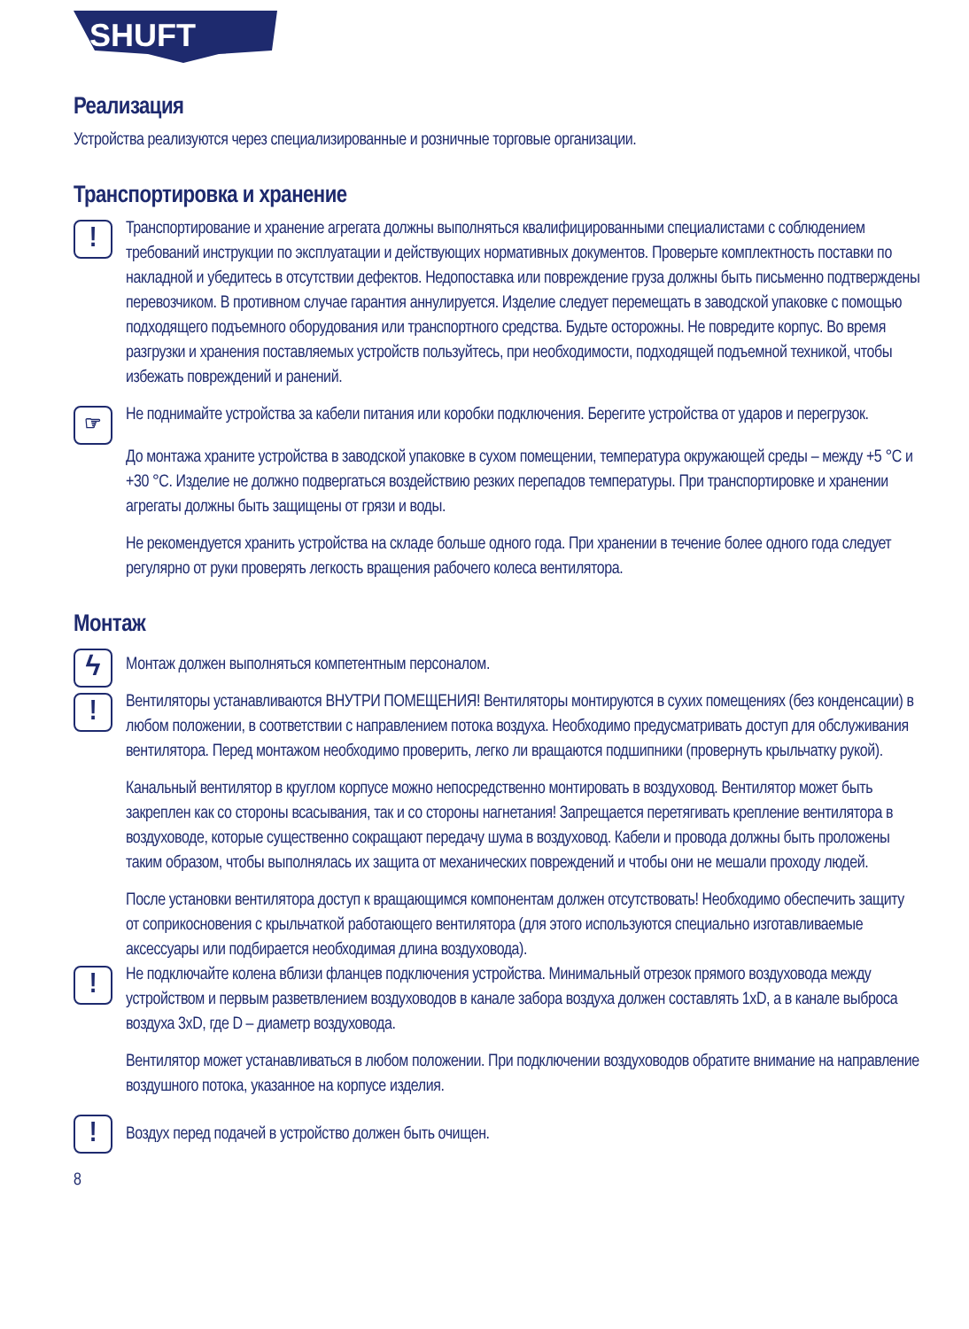SHUFT
Реализация
Устройства реализуются через специализированные и розничные торговые организации.
Транспортировка и хранение
!
Транспортирование и хранение агрегата должны выполняться квалифицированными специалистами с соблюдением требований инструкции по эксплуатации и действующих нормативных документов. Проверьте комплектность поставки по накладной и убедитесь в отсутствии дефектов. Недопоставка или повреждение груза должны быть письменно подтверждены перевозчиком. В противном случае гарантия аннулируется. Изделие следует перемещать в заводской упаковке с помощью подходящего подъемного оборудования или транспортного средства. Будьте осторожны. Не повредите корпус. Во время разгрузки и хранения поставляемых устройств пользуйтесь, при необходимости, подходящей подъемной техникой, чтобы избежать повреждений и ранений.
☞
Не поднимайте устройства за кабели питания или коробки подключения. Берегите устройства от ударов и перегрузок.
До монтажа храните устройства в заводской упаковке в сухом помещении, температура окружающей среды – между +5 °C и +30 °C. Изделие не должно подвергаться воздействию резких перепадов температуры. При транспортировке и хранении агрегаты должны быть защищены от грязи и воды.
Не рекомендуется хранить устройства на складе больше одного года. При хранении в течение более одного года следует регулярно от руки проверять легкость вращения рабочего колеса вентилятора.
Монтаж
ϟ
Монтаж должен выполняться компетентным персоналом.
!
Вентиляторы устанавливаются ВНУТРИ ПОМЕЩЕНИЯ! Вентиляторы монтируются в сухих помещениях (без конденсации) в любом положении, в соответствии с направлением потока воздуха. Необходимо предусматривать доступ для обслуживания вентилятора. Перед монтажом необходимо проверить, легко ли вращаются подшипники (провернуть крыльчатку рукой).
Канальный вентилятор в круглом корпусе можно непосредственно монтировать в воздуховод. Вентилятор может быть закреплен как со стороны всасывания, так и со стороны нагнетания! Запрещается перетягивать крепление вентилятора в воздуховоде, которые существенно сокращают передачу шума в воздуховод. Кабели и провода должны быть проложены таким образом, чтобы выполнялась их защита от механических повреждений и чтобы они не мешали проходу людей.
После установки вентилятора доступ к вращающимся компонентам должен отсутствовать! Необходимо обеспечить защиту от соприкосновения с крыльчаткой работающего вентилятора (для этого используются специально изготавливаемые аксессуары или подбирается необходимая длина воздуховода).
!
Не подключайте колена вблизи фланцев подключения устройства. Минимальный отрезок прямого воздуховода между устройством и первым разветвлением воздуховодов в канале забора воздуха должен составлять 1xD, а в канале выброса воздуха 3xD, где D – диаметр воздуховода.
Вентилятор может устанавливаться в любом положении. При подключении воздуховодов обратите внимание на направление воздушного потока, указанное на корпусе изделия.
!
Воздух перед подачей в устройство должен быть очищен.
8